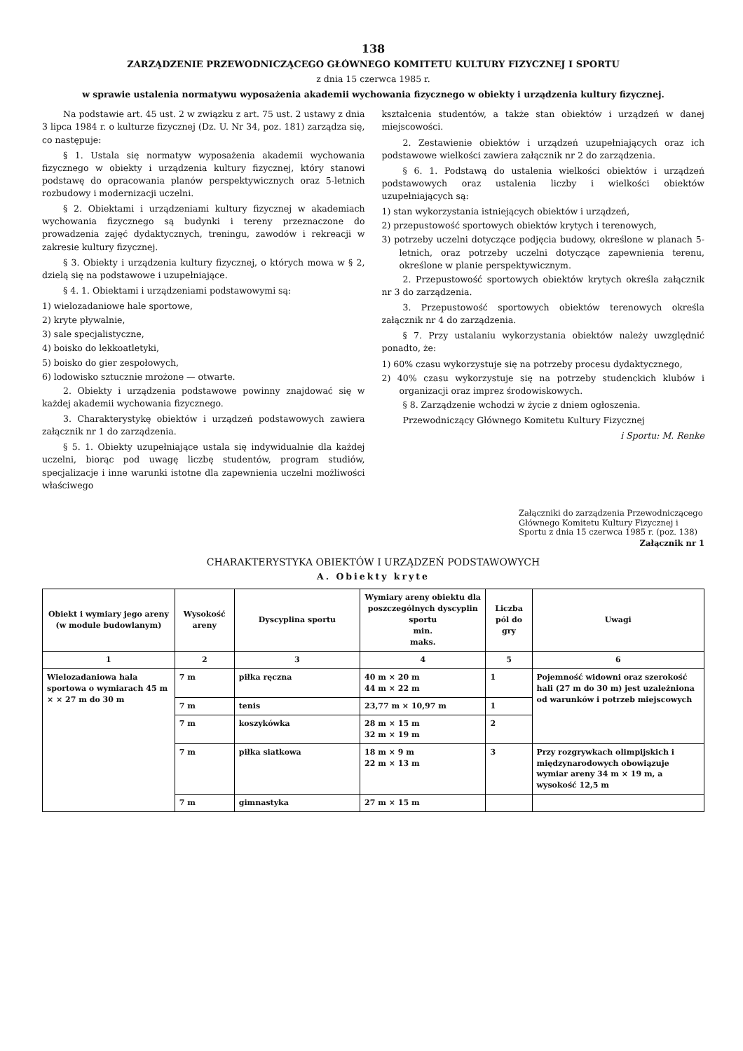138
ZARZĄDZENIE PRZEWODNICZĄCEGO GŁÓWNEGO KOMITETU KULTURY FIZYCZNEJ I SPORTU
z dnia 15 czerwca 1985 r.
w sprawie ustalenia normatywu wyposażenia akademii wychowania fizycznego w obiekty i urządzenia kultury fizycznej.
Na podstawie art. 45 ust. 2 w związku z art. 75 ust. 2 ustawy z dnia 3 lipca 1984 r. o kulturze fizycznej (Dz. U. Nr 34, poz. 181) zarządza się, co następuje:
§ 1. Ustala się normatyw wyposażenia akademii wychowania fizycznego w obiekty i urządzenia kultury fizycznej, który stanowi podstawę do opracowania planów perspektywicznych oraz 5-letnich rozbudowy i modernizacji uczelni.
§ 2. Obiektami i urządzeniami kultury fizycznej w akademiach wychowania fizycznego są budynki i tereny przeznaczone do prowadzenia zajęć dydaktycznych, treningu, zawodów i rekreacji w zakresie kultury fizycznej.
§ 3. Obiekty i urządzenia kultury fizycznej, o których mowa w § 2, dzielą się na podstawowe i uzupełniające.
§ 4. 1. Obiektami i urządzeniami podstawowymi są:
1) wielozadaniowe hale sportowe,
2) kryte pływalnie,
3) sale specjalistyczne,
4) boisko do lekkoatletyki,
5) boisko do gier zespołowych,
6) lodowisko sztucznie mrożone — otwarte.
2. Obiekty i urządzenia podstawowe powinny znajdować się w każdej akademii wychowania fizycznego.
3. Charakterystykę obiektów i urządzeń podstawowych zawiera załącznik nr 1 do zarządzenia.
§ 5. 1. Obiekty uzupełniające ustala się indywidualnie dla każdej uczelni, biorąc pod uwagę liczbę studentów, program studiów, specjalizacje i inne warunki istotne dla zapewnienia uczelni możliwości właściwego
kształcenia studentów, a także stan obiektów i urządzeń w danej miejscowości.
2. Zestawienie obiektów i urządzeń uzupełniających oraz ich podstawowe wielkości zawiera załącznik nr 2 do zarządzenia.
§ 6. 1. Podstawą do ustalenia wielkości obiektów i urządzeń podstawowych oraz ustalenia liczby i wielkości obiektów uzupełniających są:
1) stan wykorzystania istniejących obiektów i urządzeń,
2) przepustowość sportowych obiektów krytych i terenowych,
3) potrzeby uczelni dotyczące podjęcia budowy, określone w planach 5-letnich, oraz potrzeby uczelni dotyczące zapewnienia terenu, określone w planie perspektywicznym.
2. Przepustowość sportowych obiektów krytych określa załącznik nr 3 do zarządzenia.
3. Przepustowość sportowych obiektów terenowych określa załącznik nr 4 do zarządzenia.
§ 7. Przy ustalaniu wykorzystania obiektów należy uwzględnić ponadto, że:
1) 60% czasu wykorzystuje się na potrzeby procesu dydaktycznego,
2) 40% czasu wykorzystuje się na potrzeby studenckich klubów i organizacji oraz imprez środowiskowych.
§ 8. Zarządzenie wchodzi w życie z dniem ogłoszenia.
Przewodniczący Głównego Komitetu Kultury Fizycznej
i Sportu: M. Renke
Załączniki do zarządzenia Przewodniczącego Głównego Komitetu Kultury Fizycznej i Sportu z dnia 15 czerwca 1985 r. (poz. 138)
Załącznik nr 1
CHARAKTERYSTYKA OBIEKTÓW I URZĄDZEŃ PODSTAWOWYCH
A. Obiekty kryte
| Obiekt i wymiary jego areny (w module budowlanym) | Wysokość areny | Dyscyplina sportu | Wymiary areny obiektu dla poszczególnych dyscyplin sportu min. maks. | Liczba pól do gry | Uwagi |
| --- | --- | --- | --- | --- | --- |
| 1 | 2 | 3 | 4 | 5 | 6 |
| Wielozadaniowa hala sportowa o wymiarach 45 m × × 27 m do 30 m | 7 m | piłka ręczna | 40 m × 20 m 44 m × 22 m | 1 | Pojemność widowni oraz szerokość hali (27 m do 30 m) jest uzależniona od warunków i potrzeb miejscowych |
| | 7 m | tenis | 23,77 m × 10,97 m | 1 | |
| | 7 m | koszykówka | 28 m × 15 m 32 m × 19 m | 2 | |
| | 7 m | piłka siatkowa | 18 m × 9 m 22 m × 13 m | 3 | Przy rozgrywkach olimpijskich i międzynarodowych obowiązuje wymiar areny 34 m × 19 m, a wysokość 12,5 m |
| | 7 m | gimnastyka | 27 m × 15 m | | |